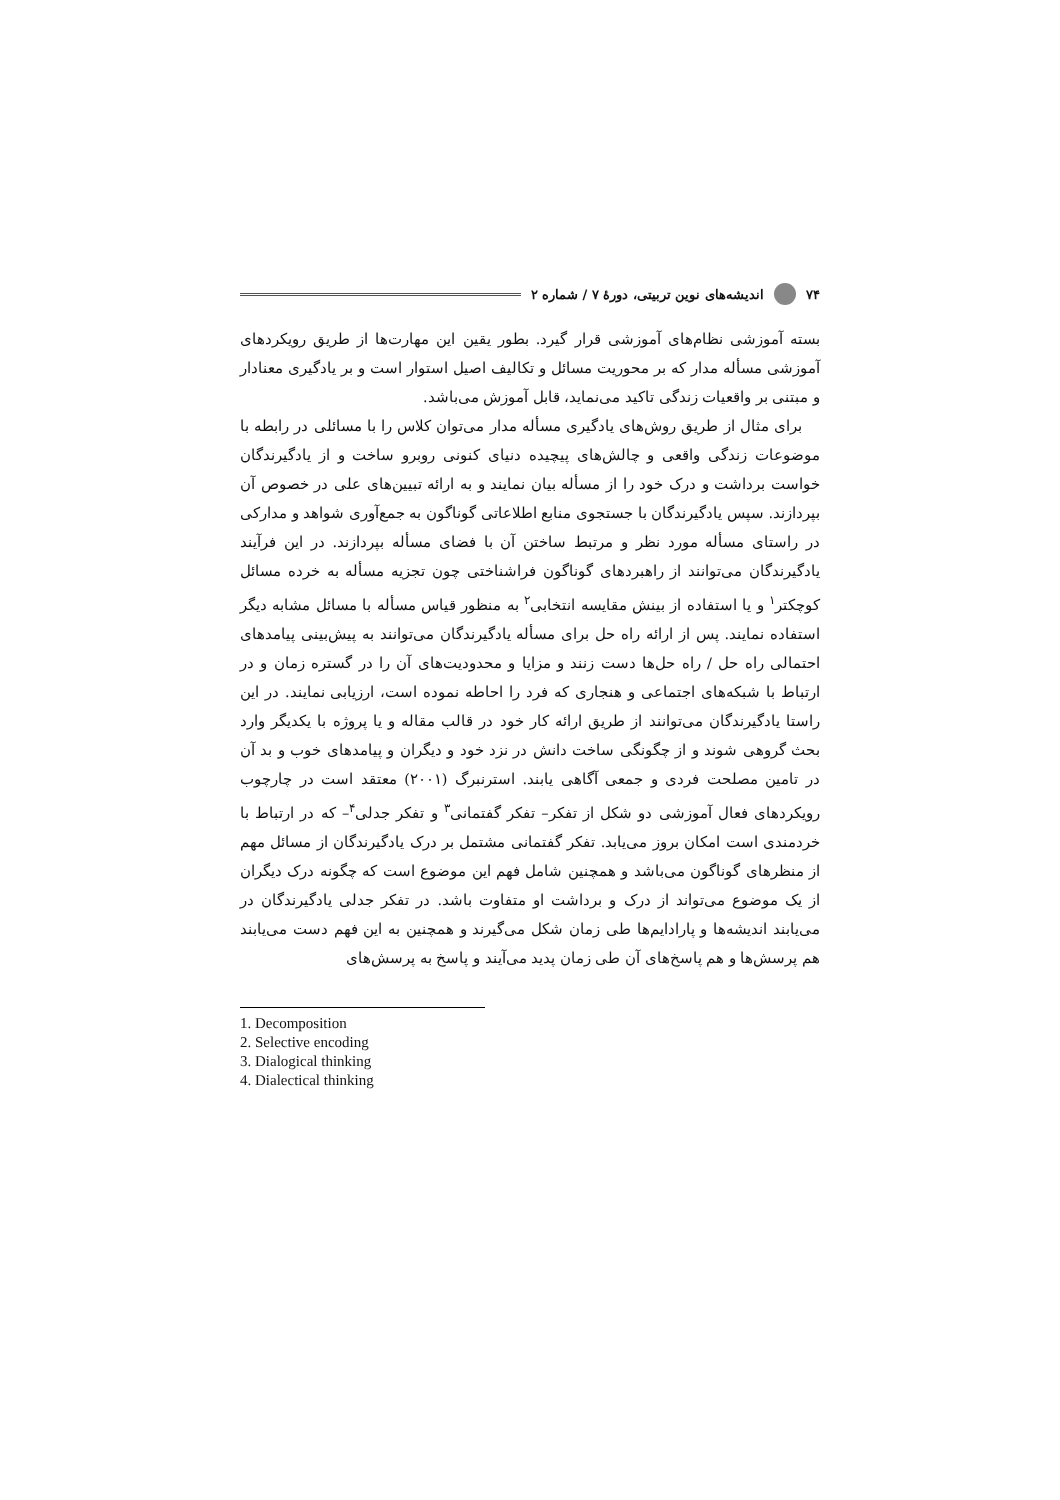۷۴ اندیشه‌های نوین تربیتی، دورۀ ۷ / شماره ۲
بسته آموزشی نظام‌های آموزشی قرار گیرد. بطور یقین این مهارت‌ها از طریق رویکردهای آموزشی مسأله مدار که بر محوریت مسائل و تکالیف اصیل استوار است و بر یادگیری معنادار و مبتنی بر واقعیات زندگی تاکید می‌نماید، قابل آموزش می‌باشد.
برای مثال از طریق روش‌های یادگیری مسأله مدار می‌توان کلاس را با مسائلی در رابطه با موضوعات زندگی واقعی و چالش‌های پیچیده دنیای کنونی روبرو ساخت و از یادگیرندگان خواست برداشت و درک خود را از مسأله بیان نمایند و به ارائه تبیین‌های علی در خصوص آن بپردازند. سپس یادگیرندگان با جستجوی منابع اطلاعاتی گوناگون به جمع‌آوری شواهد و مدارکی در راستای مسأله مورد نظر و مرتبط ساختن آن با فضای مسأله بپردازند. در این فرآیند یادگیرندگان می‌توانند از راهبردهای گوناگون فراشناختی چون تجزیه مسأله به خرده مسائل کوچکتر<sup>۱</sup> و یا استفاده از بینش مقایسه انتخابی<sup>۲</sup> به منظور قیاس مسأله با مسائل مشابه دیگر استفاده نمایند. پس از ارائه راه حل برای مسأله یادگیرندگان می‌توانند به پیش‌بینی پیامدهای احتمالی راه حل / راه حل‌ها دست زنند و مزایا و محدودیت‌های آن را در گستره زمان و در ارتباط با شبکه‌های اجتماعی و هنجاری که فرد را احاطه نموده است، ارزیابی نمایند. در این راستا یادگیرندگان می‌توانند از طریق ارائه کار خود در قالب مقاله و یا پروژه با یکدیگر وارد بحث گروهی شوند و از چگونگی ساخت دانش در نزد خود و دیگران و پیامدهای خوب و بد آن در تامین مصلحت فردی و جمعی آگاهی یابند. استرنبرگ (۲۰۰۱) معتقد است در چارچوب رویکردهای فعال آموزشی دو شکل از تفکر– تفکر گفتمانی<sup>۳</sup> و تفکر جدلی<sup>۴</sup>– که در ارتباط با خردمندی است امکان بروز می‌یابد. تفکر گفتمانی مشتمل بر درک یادگیرندگان از مسائل مهم از منظرهای گوناگون می‌باشد و همچنین شامل فهم این موضوع است که چگونه درک دیگران از یک موضوع می‌تواند از درک و برداشت او متفاوت باشد. در تفکر جدلی یادگیرندگان در می‌یابند اندیشه‌ها و پارادایم‌ها طی زمان شکل می‌گیرند و همچنین به این فهم دست می‌یابند هم پرسش‌ها و هم پاسخ‌های آن طی زمان پدید می‌آیند و پاسخ به پرسش‌های
1. Decomposition
2. Selective encoding
3. Dialogical thinking
4. Dialectical thinking